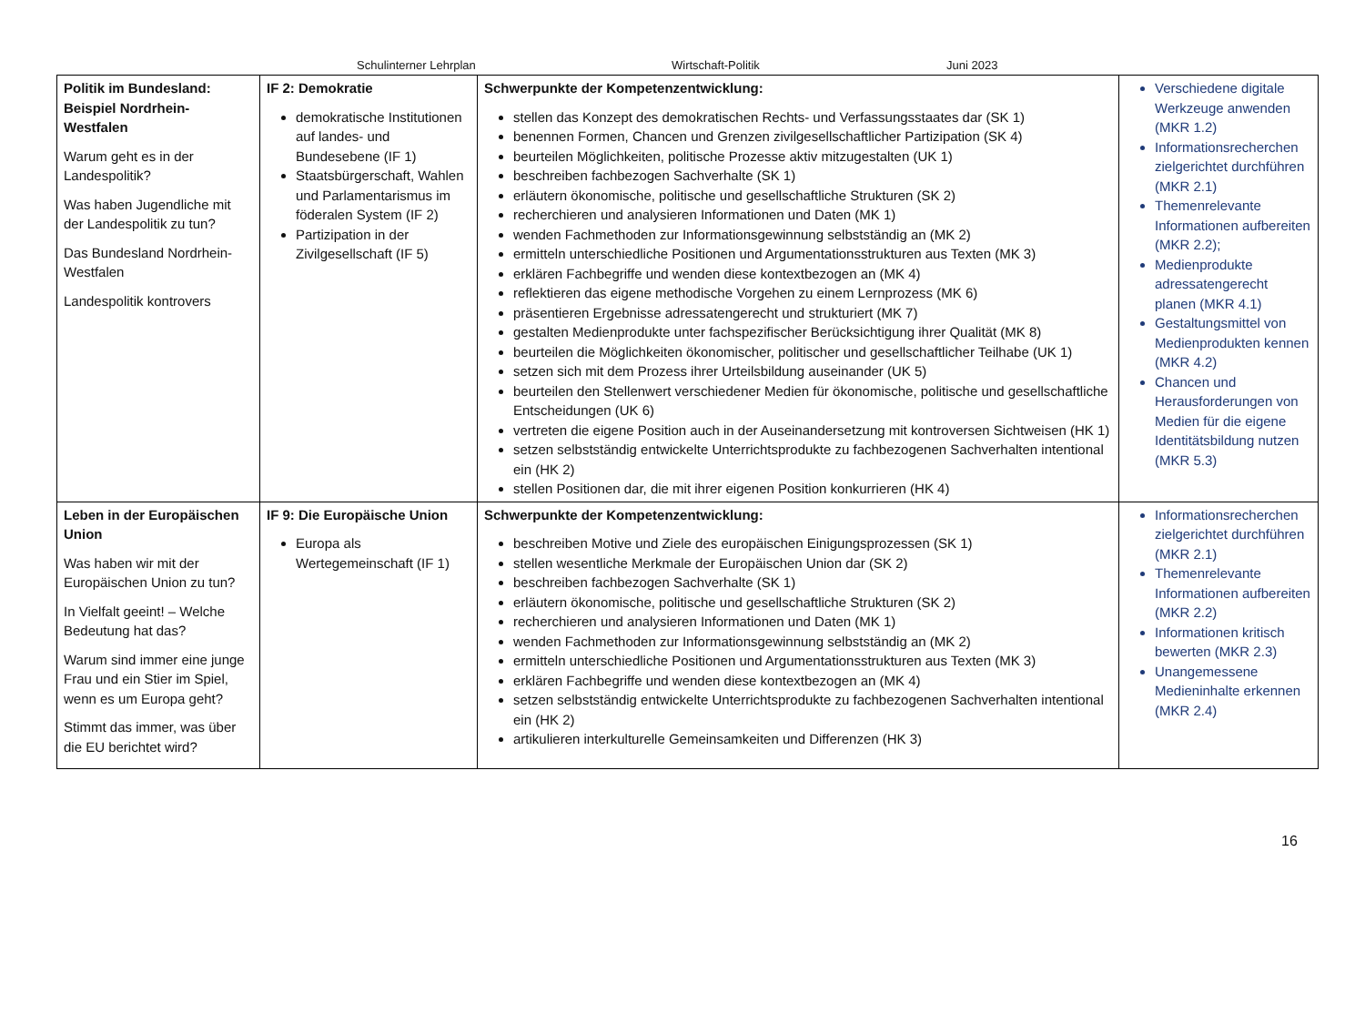Schulinterner Lehrplan Wirtschaft-Politik Juni 2023
| Politik im Bundesland: Beispiel Nordrhein-Westfalen Warum geht es in der Landespolitik? Was haben Jugendliche mit der Landespolitik zu tun? Das Bundesland Nordrhein-Westfalen Landespolitik kontrovers | IF 2: Demokratie demokratische Institutionen auf landes- und Bundesebene (IF 1) Staatsbürgerschaft, Wahlen und Parlamentarismus im föderalen System (IF 2) Partizipation in der Zivilgesellschaft (IF 5) | Schwerpunkte der Kompetenzentwicklung: stellen das Konzept des demokratischen Rechts- und Verfassungsstaates dar (SK 1) benennen Formen, Chancen und Grenzen zivilgesellschaftlicher Partizipation (SK 4) beurteilen Möglichkeiten, politische Prozesse aktiv mitzugestalten (UK 1) beschreiben fachbezogen Sachverhalte (SK 1) erläutern ökonomische, politische und gesellschaftliche Strukturen (SK 2) recherchieren und analysieren Informationen und Daten (MK 1) wenden Fachmethoden zur Informationsgewinnung selbstständig an (MK 2) ermitteln unterschiedliche Positionen und Argumentationsstrukturen aus Texten (MK 3) erklären Fachbegriffe und wenden diese kontextbezogen an (MK 4) reflektieren das eigene methodische Vorgehen zu einem Lernprozess (MK 6) präsentieren Ergebnisse adressatengerecht und strukturiert (MK 7) gestalten Medienprodukte unter fachspezifischer Berücksichtigung ihrer Qualität (MK 8) beurteilen die Möglichkeiten ökonomischer, politischer und gesellschaftlicher Teilhabe (UK 1) setzen sich mit dem Prozess ihrer Urteilsbildung auseinander (UK 5) beurteilen den Stellenwert verschiedener Medien für ökonomische, politische und gesellschaftliche Entscheidungen (UK 6) vertreten die eigene Position auch in der Auseinandersetzung mit kontroversen Sichtweisen (HK 1) setzen selbstständig entwickelte Unterrichtsprodukte zu fachbezogenen Sachverhalten intentional ein (HK 2) stellen Positionen dar, die mit ihrer eigenen Position konkurrieren (HK 4) | Verschiedene digitale Werkzeuge anwenden (MKR 1.2) Informationsrecherchen zielgerichtet durchführen (MKR 2.1) Themenrelevante Informationen aufbereiten (MKR 2.2); Medienprodukte adressatengerecht planen (MKR 4.1) Gestaltungsmittel von Medienprodukten kennen (MKR 4.2) Chancen und Herausforderungen von Medien für die eigene Identitätsbildung nutzen (MKR 5.3) |
| Leben in der Europäischen Union Was haben wir mit der Europäischen Union zu tun? In Vielfalt geeint! – Welche Bedeutung hat das? Warum sind immer eine junge Frau und ein Stier im Spiel, wenn es um Europa geht? Stimmt das immer, was über die EU berichtet wird? | IF 9: Die Europäische Union Europa als Wertegemeinschaft (IF 1) | Schwerpunkte der Kompetenzentwicklung: beschreiben Motive und Ziele des europäischen Einigungsprozessen (SK 1) stellen wesentliche Merkmale der Europäischen Union dar (SK 2) beschreiben fachbezogen Sachverhalte (SK 1) erläutern ökonomische, politische und gesellschaftliche Strukturen (SK 2) recherchieren und analysieren Informationen und Daten (MK 1) wenden Fachmethoden zur Informationsgewinnung selbstständig an (MK 2) ermitteln unterschiedliche Positionen und Argumentationsstrukturen aus Texten (MK 3) erklären Fachbegriffe und wenden diese kontextbezogen an (MK 4) setzen selbstständig entwickelte Unterrichtsprodukte zu fachbezogenen Sachverhalten intentional ein (HK 2) artikulieren interkulturelle Gemeinsamkeiten und Differenzen (HK 3) | Informationsrecherchen zielgerichtet durchführen (MKR 2.1) Themenrelevante Informationen aufbereiten (MKR 2.2) Informationen kritisch bewerten (MKR 2.3) Unangemessene Medieninhalte erkennen (MKR 2.4) |
16